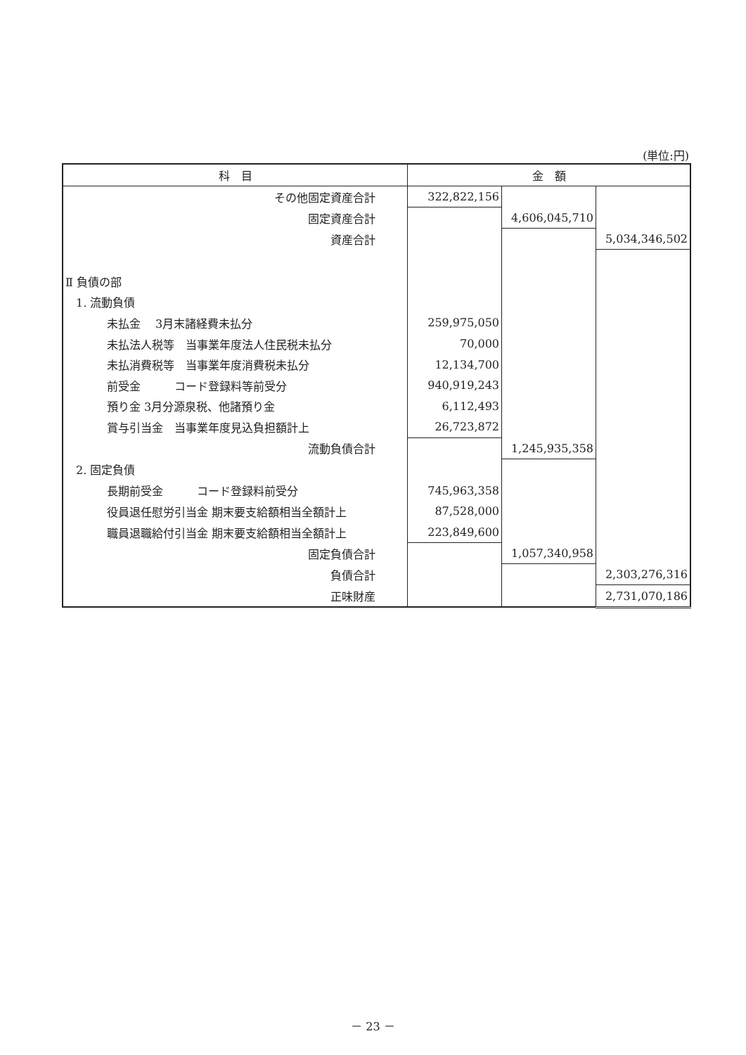(単位:円)
| 科 目 | 金 額 | | |
| --- | --- | --- | --- |
| その他固定資産合計 | 322,822,156 | | |
| 固定資産合計 | | 4,606,045,710 | |
| 資産合計 | | | 5,034,346,502 |
| Ⅱ 負債の部 | | | |
| 1. 流動負債 | | | |
| 未払金 3月末諸経費未払分 | 259,975,050 | | |
| 未払法人税等 当事業年度法人住民税未払分 | 70,000 | | |
| 未払消費税等 当事業年度消費税未払分 | 12,134,700 | | |
| 前受金 コード登録料等前受分 | 940,919,243 | | |
| 預り金 3月分源泉税、他諸預り金 | 6,112,493 | | |
| 賞与引当金 当事業年度見込負担額計上 | 26,723,872 | | |
| 流動負債合計 | | 1,245,935,358 | |
| 2. 固定負債 | | | |
| 長期前受金 コード登録料前受分 | 745,963,358 | | |
| 役員退任慰労引当金 期末要支給額相当全額計上 | 87,528,000 | | |
| 職員退職給付引当金 期末要支給額相当全額計上 | 223,849,600 | | |
| 固定負債合計 | | 1,057,340,958 | |
| 負債合計 | | | 2,303,276,316 |
| 正味財産 | | | 2,731,070,186 |
－ 23 －